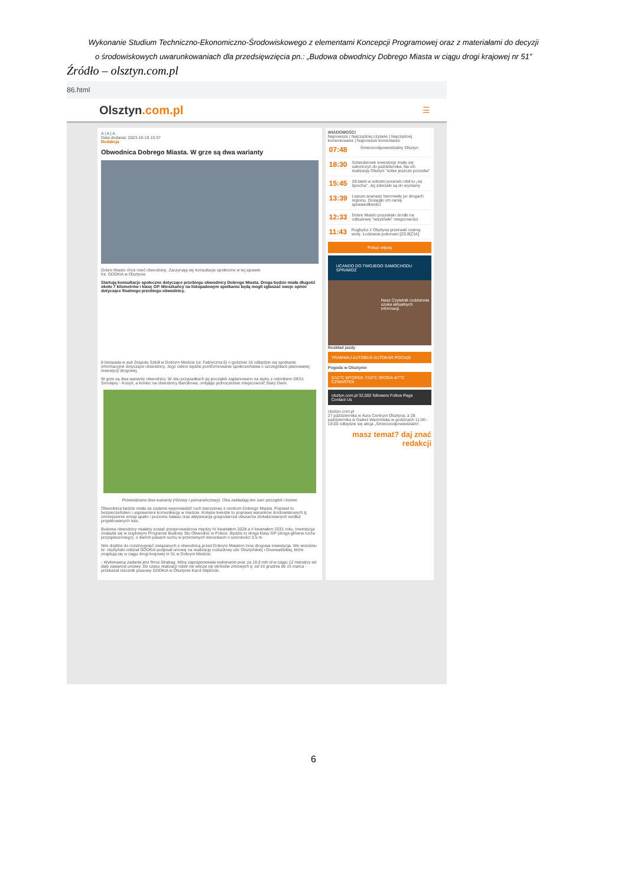Wykonanie Studium Techniczno-Ekonomiczno-Środowiskowego z elementami Koncepcji Programowej oraz z materiałami do decyzji
o środowiskowych uwarunkowaniach dla przedsięwzięcia pn.: „Budowa obwodnicy Dobrego Miasta w ciągu drogi krajowej nr 51”
Źródło – olsztyn.com.pl
86.html
Olsztyn.com.pl
☰
A | A | A
Data dodania: 2023-10-19 15:37
Redakcja
Obwodnica Dobrego Miasta. W grze są dwa warianty
Dobre Miasto chce mieć obwodnicę. Zaczynają się konsultacje społeczne w tej sprawie
fot. GDDKiA w Olsztynie
Startują konsultacje społeczne dotyczące przebiegu obwodnicy Dobrego Miasta. Droga będzie miała długość około 7 kilometrów i klasę GP. Mieszkańcy na listopadowym spotkaniu będą mogli zgłaszać swoje opinie dotyczące finalnego przebiegu obwodnicy.
8 listopada w auli Zespołu Szkół w Dobrym Mieście (ul. Fabryczna 6) o godzinie 16 odbędzie się spotkanie informacyjne dotyczące obwodnicy. Jego celem będzie poinformowanie społeczeństwa o szczegółach planowanej inwestycji drogowej.
W grze są dwa warianty obwodnicy. W obu przypadkach jej początek zaplanowano na styku z odcinkiem DK51 Smolajny - Kosyń, a koniec na obwodnicy Barcikowa, omijając jednocześnie miejscowość Stary Dwór.
Przewidziano dwa warianty (różowy i pomarańczowy). Oba zakładają ten sam początek i koniec
Obwodnica będzie miała za zadanie wyprowadzić ruch tranzytowy z centrum Dobrego Miasta. Poprawi to bezpieczeństwo i usprawnieni komunikację w mieście. Kolejne kwestie to poprawa warunków środowiskowych tj. zmniejszenie emisji spalin i poziomu hałasu oraz aktywizacja gospodarcza obszarów zlokalizowanych wzdłuż projektowanych tras.
Budowa obwodnicy miałaby zostać przeprowadzona między IV kwartałem 2028 a II kwartałem 2031 roku. Inwestycja znalazła się w rządowym Programie Budowy Stu Obwodnic w Polsce. Będzie to droga klasy GP (droga główna ruchu przyspieszonego), o dwóch pasach ruchu w przeciwnych kierunkach o szerokości 3,5 m.
Nim dojdzie do rozstrzygnięć związanych z obwodnicą przed Dobrym Miastem inna drogowa inwestycja. We wrześniu br. olsztyński oddział GDDKiA podpisał umowę na realizację rozbudowy ulic Olsztyńskiej i Grunwaldzkiej, które znajdują się w ciągu drogi krajowej nr 51 w Dobrym Mieście.
- Wykonawcą zadania jest firma Strabag, która zaproponowała wykonanie prac za 18,8 mln zł w ciągu 12 miesięcy od daty zawarcia umowy. Do czasu realizacji robót nie wlicza się okresów zimowych tj. od 16 grudnia do 15 marca - przekazał rzecznik prasowy GDDKiA w Olsztynie Karol Głębocki.
WIADOMOŚCI
Najnowsze | Najczęściej czytane | Najczęściej komentowane | Najnowsze komentarze
07:48
Śmiecioodpowiedzialny Olsztyn
18:30
Sztandarowe inwestycje miały się zakończyć do października. Na ich realizację Olsztyn "sobie jeszcze poczeka"
15:45
29-latek w sobotni poranek robił to „na śpiocha”. Jej zderzaki są do wymiany
13:39
Lepsze ananasy harcowały po drogach regionu. Dosięgło ich ramię sprawiedliwości
12:33
Dobre Miasto pozyskało środki na odbudowę "wizytówki" miejscowości
11:43
Rugbyści z Olsztyna przerwali czarną serię. Łodzianie pokonani [ZDJĘCIA]
Pokaż więcej
UCANDO DO TWOJEGO SAMOCHODU SPRAWDŹ
Nasz Czytelnik codziennie szuka aktualnych informacji.
Rozkład jazdy
TRAMWAJ AUTOBUS AUTOKAR POCIĄG
Pogoda w Olsztynie
3/12°C WTOREK 7/10°C ŚRODA 4/7°C CZWARTEK
olsztyn.com.pl 32,002 followers Follow Page Contact Us
olsztyn.com.pl
27 października w Aura Centrum Olsztyna, a 28 października w Galerii Warmińska w godzinach 11:00 - 19:00 odbędzie się akcja „Śmiecioodpowiedzialni”.
masz temat? daj znać redakcji
6